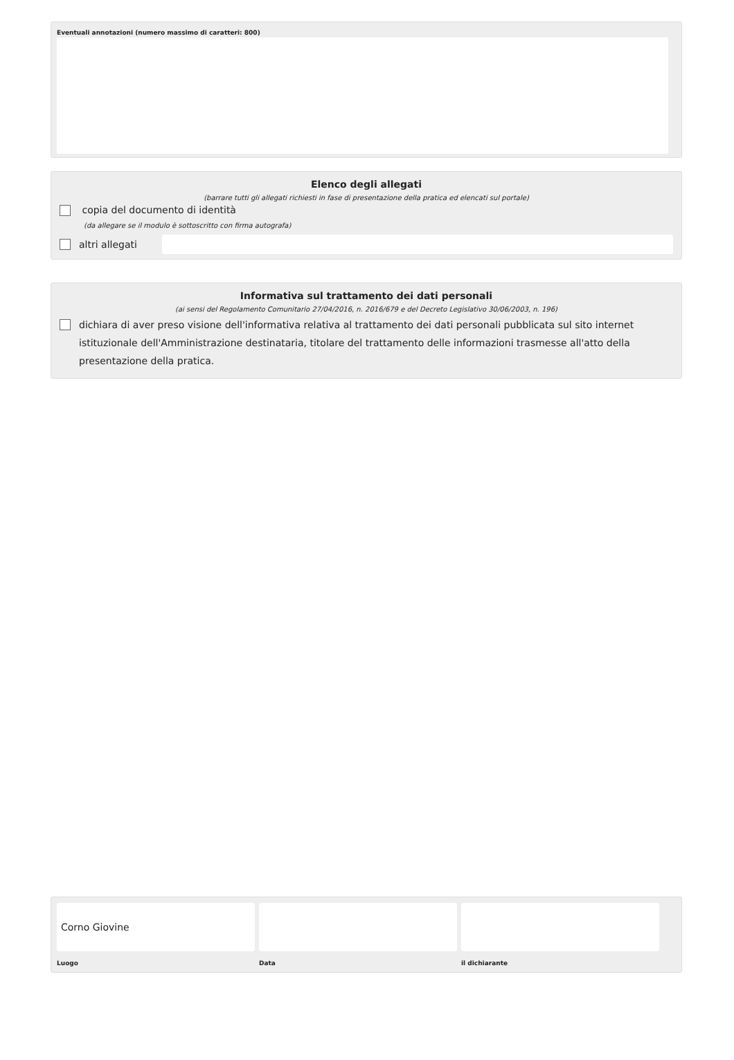Eventuali annotazioni (numero massimo di caratteri: 800)
Elenco degli allegati
(barrare tutti gli allegati richiesti in fase di presentazione della pratica ed elencati sul portale)
copia del documento di identità
(da allegare se il modulo è sottoscritto con firma autografa)
altri allegati
Informativa sul trattamento dei dati personali
(ai sensi del Regolamento Comunitario 27/04/2016, n. 2016/679 e del Decreto Legislativo 30/06/2003, n. 196)
dichiara di aver preso visione dell'informativa relativa al trattamento dei dati personali pubblicata sul sito internet istituzionale dell'Amministrazione destinataria, titolare del trattamento delle informazioni trasmesse all'atto della presentazione della pratica.
Corno Giovine
Luogo
Data il dichiarante